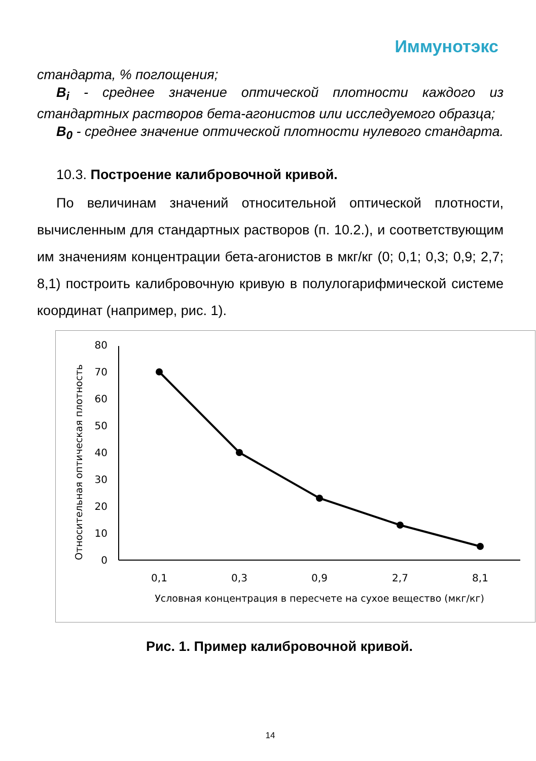Иммунотэкс
стандарта, % поглощения;
B<sub>i</sub> - среднее значение оптической плотности каждого из стандартных растворов бета-агонистов или исследуемого образца;
B<sub>0</sub> - среднее значение оптической плотности нулевого стандарта.
10.3. Построение калибровочной кривой.
По величинам значений относительной оптической плотности, вычисленным для стандартных растворов (п. 10.2.), и соответствующим им значениям концентрации бета-агонистов в мкг/кг (0; 0,1; 0,3; 0,9; 2,7; 8,1) построить калибровочную кривую в полулогарифмической системе координат (например, рис. 1).
Относительная оптическая плотность
0
10
20
30
40
50
60
70
80
0,1
0,3
0,9
2,7
8,1
Условная концентрация в пересчете на сухое вещество (мкг/кг)
Рис. 1. Пример калибровочной кривой.
14